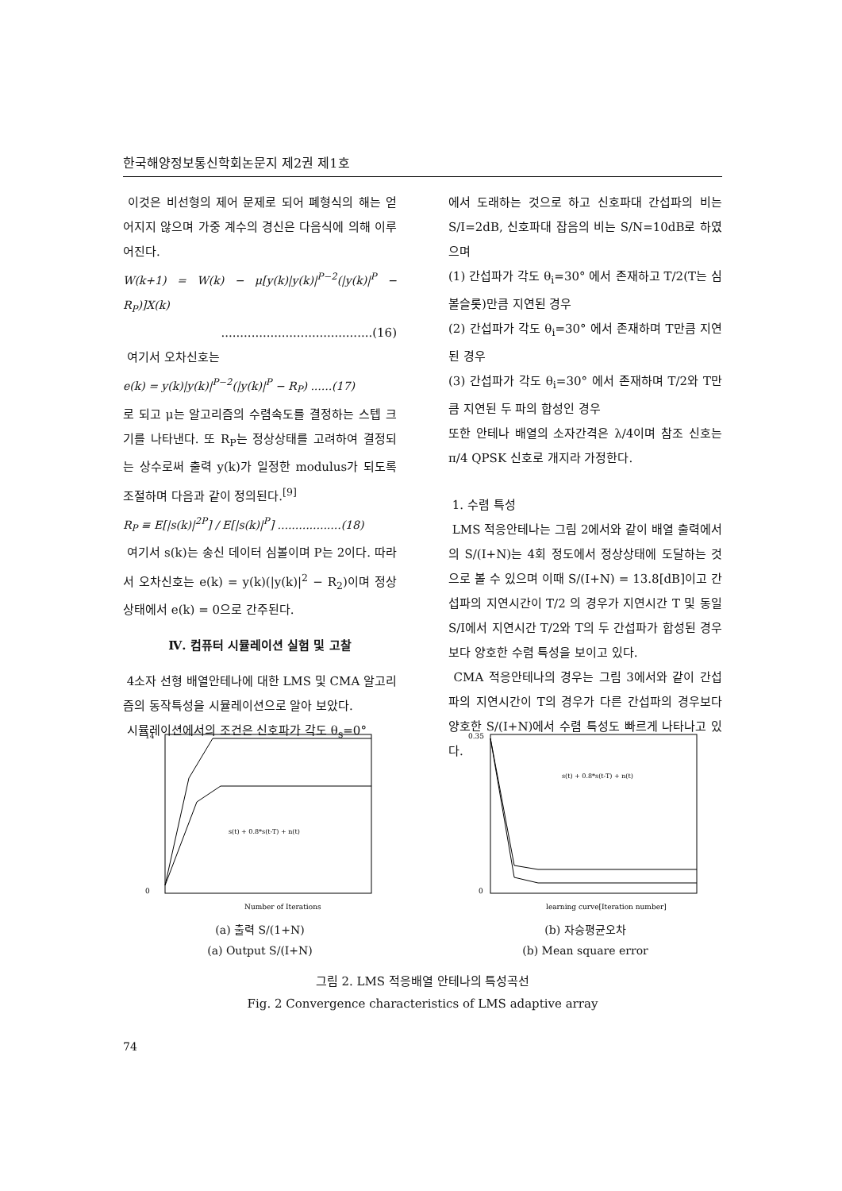한국해양정보통신학회논문지 제2권 제1호
이것은 비선형의 제어 문제로 되어 폐형식의 해는 얻어지지 않으며 가중 계수의 경신은 다음식에 의해 이루어진다.
W(k+1) = W(k) − μ[y(k)|y(k)|<sup>P−2</sup>(|y(k)|<sup>P</sup> − R<sub>P</sub>)]X(k)
........................................(16)
여기서 오차신호는
e(k) = y(k)|y(k)|<sup>P−2</sup>(|y(k)|<sup>P</sup> − R<sub>P</sub>) ......(17)
로 되고 μ는 알고리즘의 수렴속도를 결정하는 스텝 크기를 나타낸다. 또 R<sub>P</sub>는 정상상태를 고려하여 결정되는 상수로써 출력 y(k)가 일정한 modulus가 되도록 조절하며 다음과 같이 정의된다.<sup>[9]</sup>
R<sub>P</sub> ≡ E[|s(k)|<sup>2P</sup>] / E[|s(k)|<sup>P</sup>] ..................(18)
여기서 s(k)는 송신 데이터 심볼이며 P는 2이다. 따라서 오차신호는 e(k) = y(k)(|y(k)|<sup>2</sup> − R<sub>2</sub>)이며 정상상태에서 e(k) = 0으로 간주된다.
Ⅳ. 컴퓨터 시뮬레이션 실험 및 고찰
4소자 선형 배열안테나에 대한 LMS 및 CMA 알고리즘의 동작특성을 시뮬레이션으로 알아 보았다.
시뮬레이션에서의 조건은 신호파가 각도 θ<sub>s</sub>=0°
에서 도래하는 것으로 하고 신호파대 간섭파의 비는 S/I=2dB, 신호파대 잡음의 비는 S/N=10dB로 하였으며
(1) 간섭파가 각도 θ<sub>i</sub>=30° 에서 존재하고 T/2(T는 심볼슬롯)만큼 지연된 경우
(2) 간섭파가 각도 θ<sub>i</sub>=30° 에서 존재하며 T만큼 지연된 경우
(3) 간섭파가 각도 θ<sub>i</sub>=30° 에서 존재하며 T/2와 T만큼 지연된 두 파의 합성인 경우
또한 안테나 배열의 소자간격은 λ/4이며 참조 신호는 π/4 QPSK 신호로 개지라 가정한다.
1. 수렴 특성
LMS 적응안테나는 그림 2에서와 같이 배열 출력에서의 S/(I+N)는 4회 정도에서 정상상태에 도달하는 것으로 볼 수 있으며 이때 S/(I+N) = 13.8[dB]이고 간섭파의 지연시간이 T/2 의 경우가 지연시간 T 및 동일 S/I에서 지연시간 T/2와 T의 두 간섭파가 합성된 경우보다 양호한 수렴 특성을 보이고 있다.
CMA 적응안테나의 경우는 그림 3에서와 같이 간섭파의 지연시간이 T의 경우가 다른 간섭파의 경우보다 양호한 S/(I+N)에서 수렴 특성도 빠르게 나타나고 있다.
14
0
s(t) + 0.8*s(t-T) + n(t)
Number of Iterations
(a) 출력 S/(1+N)
(a) Output S/(I+N)
0.35
0
s(t) + 0.8*s(t-T) + n(t)
learning curve[Iteration number]
(b) 자승평균오차
(b) Mean square error
그림 2. LMS 적응배열 안테나의 특성곡선
Fig. 2 Convergence characteristics of LMS adaptive array
74